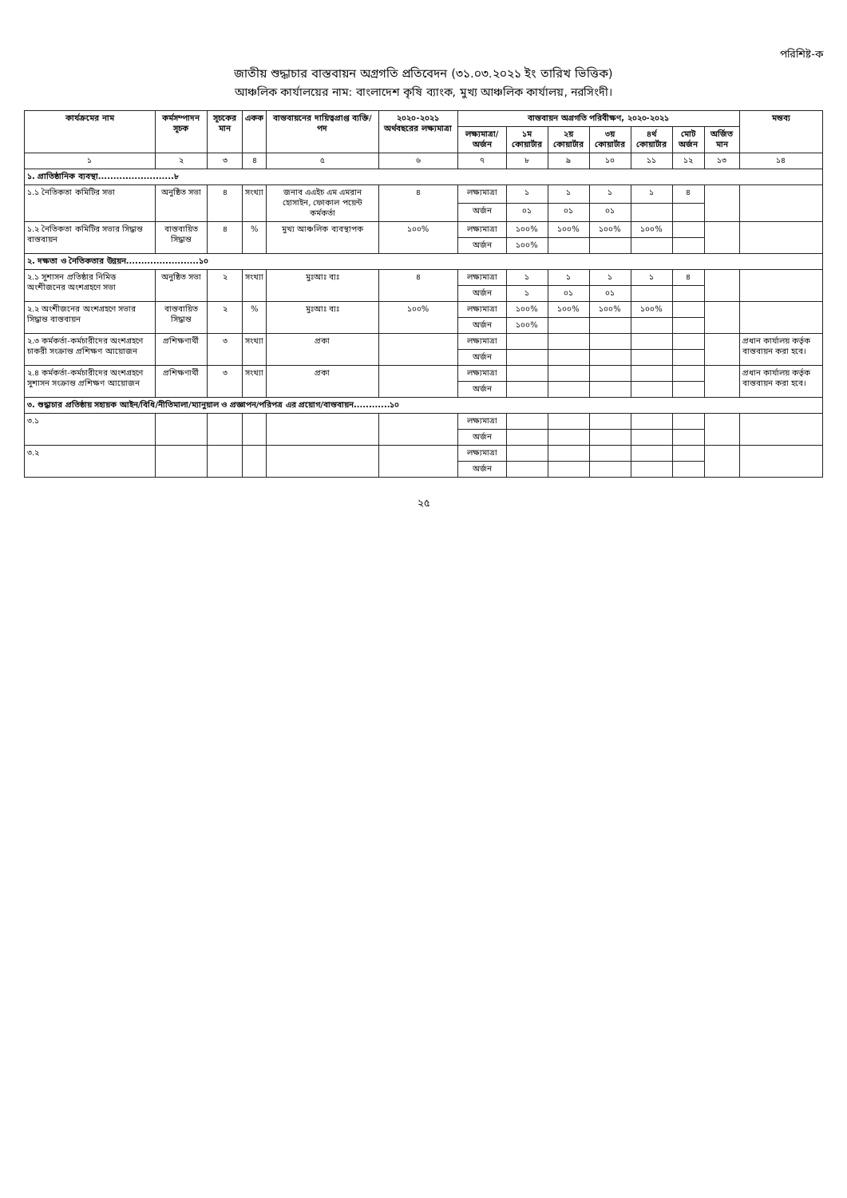পরিশিষ্ট-ক
জাতীয় শুদ্ধাচার বাস্তবায়ন অগ্রগতি প্রতিবেদন (৩১.০৩.২০২১ ইং তারিখ ভিত্তিক)
আঞ্চলিক কার্যালয়ের নাম: বাংলাদেশ কৃষি ব্যাংক, মুখ্য আঞ্চলিক কার্যালয়, নরসিংদী।
| কার্যক্রমের নাম | কর্মসম্পাদন সূচক | সূচকের মান | একক | বাস্তবায়নের দায়িত্বপ্রাপ্ত ব্যক্তি/পদ | ২০২০-২০২১ অর্থবছরের লক্ষ্যমাত্রা | বাস্তবায়ন অগ্রগতি পরিবীক্ষণ, ২০২০-২০২১ | | | | | | | মন্তব্য |
| --- | --- | --- | --- | --- | --- | --- | --- | --- | --- | --- | --- | --- | --- |
| | | | | | | লক্ষ্যমাত্রা/ অর্জন | ১ম কোয়ার্টার | ২য় কোয়ার্টার | ৩য় কোয়ার্টার | ৪র্থ কোয়ার্টার | মোট অর্জন | অর্জিত মান | |
| ১ | ২ | ৩ | ৪ | ৫ | ৬ | ৭ | ৮ | ৯ | ১০ | ১১ | ১২ | ১৩ | ১৪ |
| ১. প্রাতিষ্ঠানিক ব্যবস্থা.........................৮ | | | | | | | | | | | | | |
| ১.১ নৈতিকতা কমিটির সভা | অনুষ্ঠিত সভা | ৪ | সংখ্যা | জনাব এএইচ এম এমরান হোসাইন, ফোকাল পয়েন্ট কর্মকর্তা | ৪ | লক্ষ্যমাত্রা | ১ | ১ | ১ | ১ | ৪ | | |
| | | | | | | অর্জন | ০১ | ০১ | ০১ | | | | |
| ১.২ নৈতিকতা কমিটির সভার সিদ্ধান্ত বাস্তবায়ন | বাস্তবায়িত সিদ্ধান্ত | ৪ | % | মুখ্য আঞ্চলিক ব্যবস্থাপক | ১০০% | লক্ষ্যমাত্রা | ১০০% | ১০০% | ১০০% | ১০০% | | | |
| | | | | | | অর্জন | ১০০% | | | | | | |
| ২. দক্ষতা ও নৈতিকতার উন্নয়ন........................১০ | | | | | | | | | | | | | |
| ২.১ সুশাসন প্রতিষ্ঠার নিমিত্ত অংশীজনের অংশগ্রহণে সভা | অনুষ্ঠিত সভা | ২ | সংখ্যা | মুঃআঃ ব্যঃ | ৪ | লক্ষ্যমাত্রা | ১ | ১ | ১ | ১ | ৪ | | |
| | | | | | | অর্জন | ১ | ০১ | ০১ | | | | |
| ২.২ অংশীজনের অংশগ্রহণে সভার সিদ্ধান্ত বাস্তবায়ন | বাস্তবায়িত সিদ্ধান্ত | ২ | % | মুঃআঃ ব্যঃ | ১০০% | লক্ষ্যমাত্রা | ১০০% | ১০০% | ১০০% | ১০০% | | | |
| | | | | | | অর্জন | ১০০% | | | | | | |
| ২.৩ কর্মকর্তা-কর্মচারীদের অংশগ্রহণে চাকরী সংক্রান্ত প্রশিক্ষণ আয়োজন | প্রশিক্ষণার্থী | ৩ | সংখ্যা | প্রকা | | লক্ষ্যমাত্রা | | | | | | | প্রধান কার্যালয় কর্তৃক বাস্তবায়ন করা হবে। |
| | | | | | | অর্জন | | | | | | | |
| ২.৪ কর্মকর্তা-কর্মচারীদের অংশগ্রহণে সুশাসন সংক্রান্ত প্রশিক্ষণ আয়োজন | প্রশিক্ষণার্থী | ৩ | সংখ্যা | প্রকা | | লক্ষ্যমাত্রা | | | | | | | প্রধান কার্যালয় কর্তৃক বাস্তবায়ন করা হবে। |
| | | | | | | অর্জন | | | | | | | |
| ৩. শুদ্ধাচার প্রতিষ্ঠায় সহায়ক আইন/বিধি/নীতিমালা/ম্যানুয়াল ও প্রজ্ঞাপন/পরিপত্র এর প্রয়োগ/বাস্তবায়ন............১০ | | | | | | | | | | | | | |
| ৩.১ | | | | | | লক্ষ্যমাত্রা | | | | | | | |
| | | | | | | অর্জন | | | | | | | |
| ৩.২ | | | | | | লক্ষ্যমাত্রা | | | | | | | |
| | | | | | | অর্জন | | | | | | | |
২৫